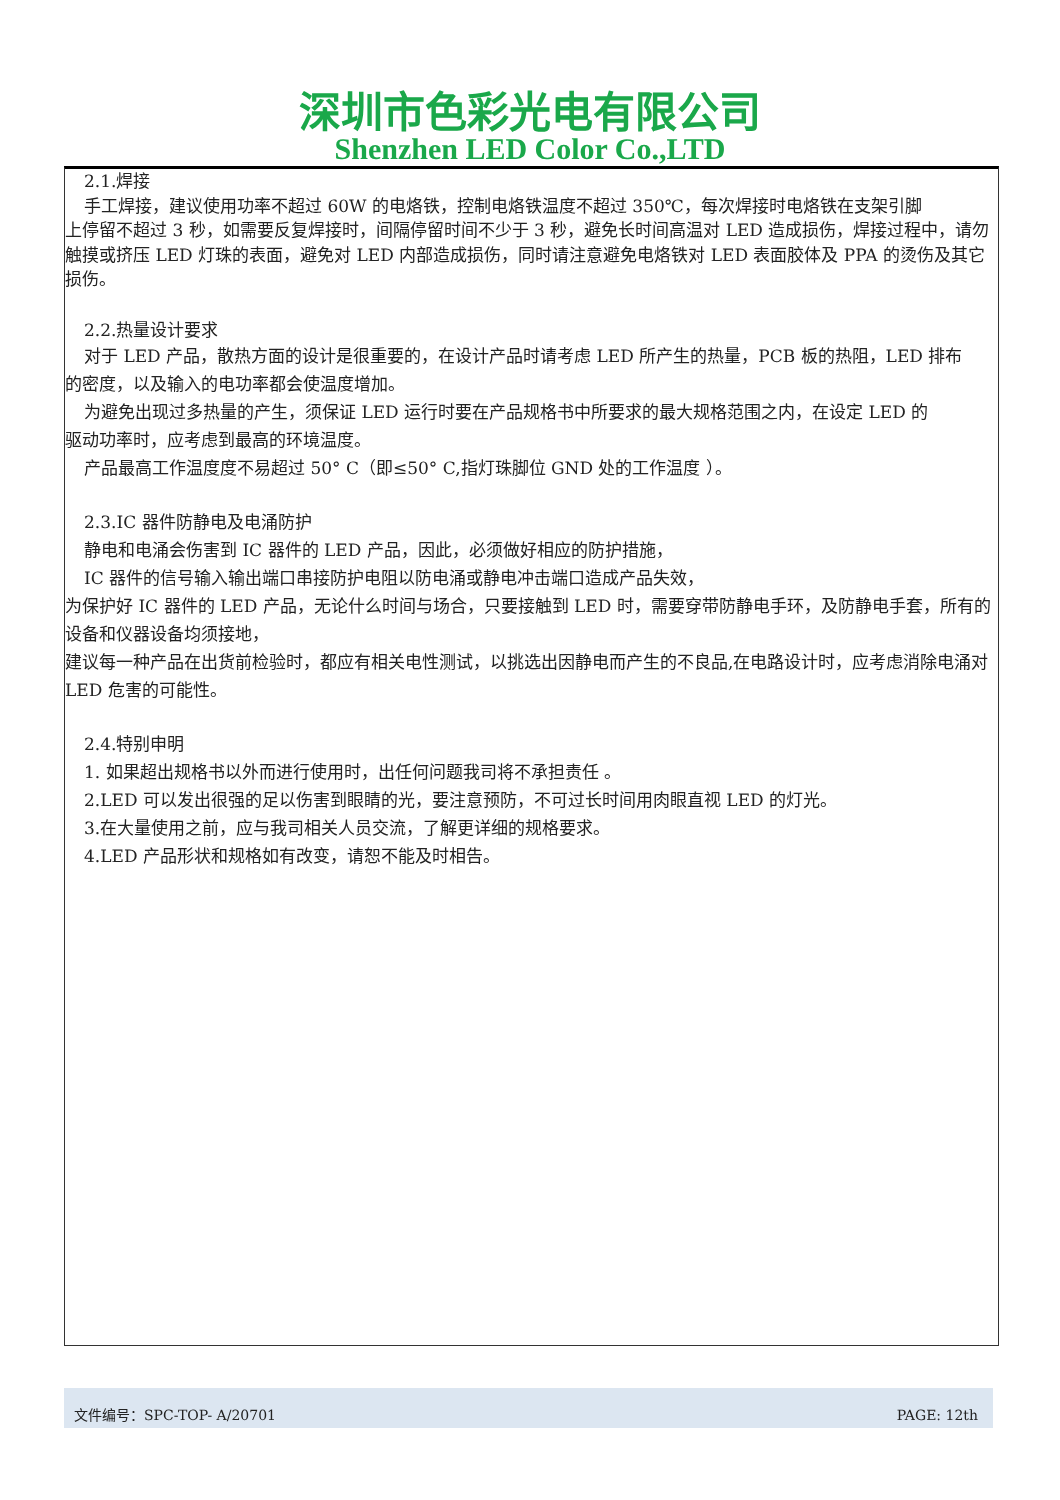深圳市色彩光电有限公司
Shenzhen LED Color Co.,LTD
2.1.焊接
手工焊接，建议使用功率不超过 60W 的电烙铁，控制电烙铁温度不超过 350℃，每次焊接时电烙铁在支架引脚
上停留不超过 3 秒，如需要反复焊接时，间隔停留时间不少于 3 秒，避免长时间高温对 LED 造成损伤，焊接过程中，请勿触摸或挤压 LED 灯珠的表面，避免对 LED 内部造成损伤，同时请注意避免电烙铁对 LED 表面胶体及 PPA 的烫伤及其它损伤。
2.2.热量设计要求
对于 LED 产品，散热方面的设计是很重要的，在设计产品时请考虑 LED 所产生的热量，PCB 板的热阻，LED 排布
的密度，以及输入的电功率都会使温度增加。
为避免出现过多热量的产生，须保证 LED 运行时要在产品规格书中所要求的最大规格范围之内，在设定 LED 的
驱动功率时，应考虑到最高的环境温度。
产品最高工作温度度不易超过 50° C（即≤50° C,指灯珠脚位 GND 处的工作温度 ）。
2.3.IC 器件防静电及电涌防护
静电和电涌会伤害到 IC 器件的 LED 产品，因此，必须做好相应的防护措施，
IC 器件的信号输入输出端口串接防护电阻以防电涌或静电冲击端口造成产品失效，
为保护好 IC 器件的 LED 产品，无论什么时间与场合，只要接触到 LED 时，需要穿带防静电手环，及防静电手套，所有的设备和仪器设备均须接地，
建议每一种产品在出货前检验时，都应有相关电性测试，以挑选出因静电而产生的不良品,在电路设计时，应考虑消除电涌对 LED 危害的可能性。
2.4.特别申明
1. 如果超出规格书以外而进行使用时，出任何问题我司将不承担责任 。
2.LED 可以发出很强的足以伤害到眼睛的光，要注意预防，不可过长时间用肉眼直视 LED 的灯光。
3.在大量使用之前，应与我司相关人员交流，了解更详细的规格要求。
4.LED 产品形状和规格如有改变，请恕不能及时相告。
文件编号：SPC-TOP- A/20701 PAGE: 12th